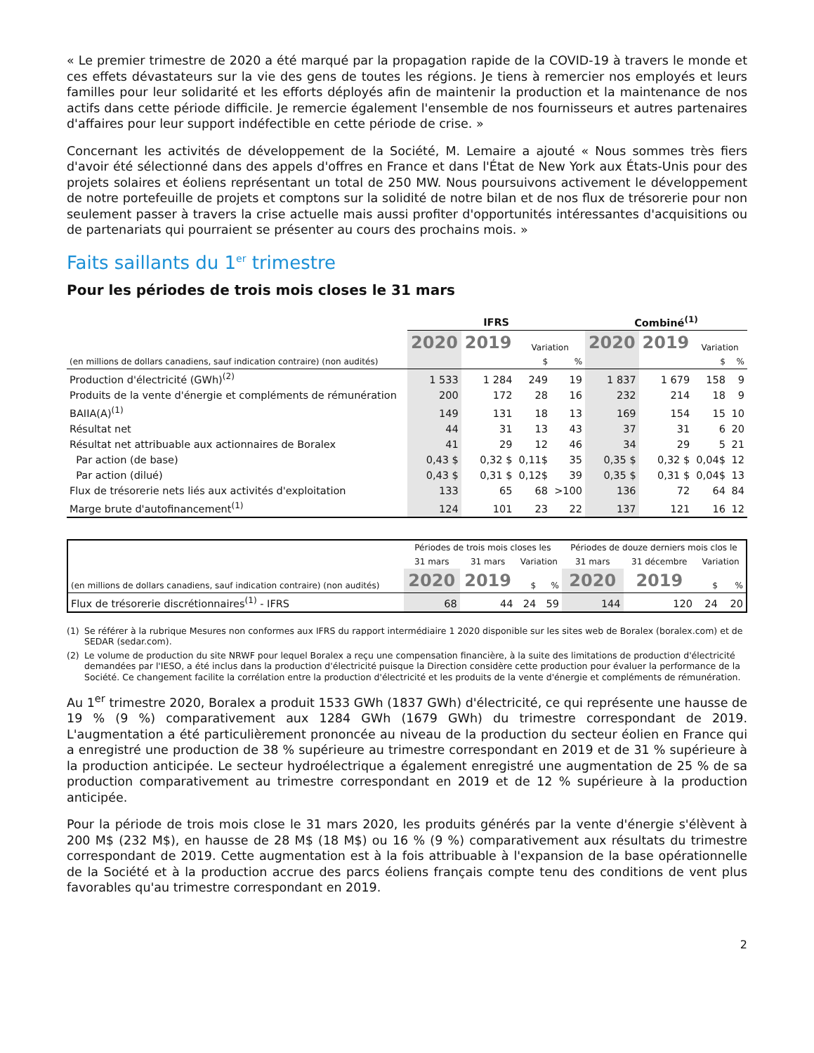« Le premier trimestre de 2020 a été marqué par la propagation rapide de la COVID-19 à travers le monde et ces effets dévastateurs sur la vie des gens de toutes les régions. Je tiens à remercier nos employés et leurs familles pour leur solidarité et les efforts déployés afin de maintenir la production et la maintenance de nos actifs dans cette période difficile. Je remercie également l'ensemble de nos fournisseurs et autres partenaires d'affaires pour leur support indéfectible en cette période de crise. »
Concernant les activités de développement de la Société, M. Lemaire a ajouté « Nous sommes très fiers d'avoir été sélectionné dans des appels d'offres en France et dans l'État de New York aux États-Unis pour des projets solaires et éoliens représentant un total de 250 MW. Nous poursuivons activement le développement de notre portefeuille de projets et comptons sur la solidité de notre bilan et de nos flux de trésorerie pour non seulement passer à travers la crise actuelle mais aussi profiter d'opportunités intéressantes d'acquisitions ou de partenariats qui pourraient se présenter au cours des prochains mois. »
Faits saillants du 1<sup>er</sup> trimestre
Pour les périodes de trois mois closes le 31 mars
| | IFRS | | | | Combiné<sup>(1)</sup> | | | |
| --- | --- | --- | --- | --- | --- | --- | --- | --- |
| (en millions de dollars canadiens, sauf indication contraire) (non audités) | 2020 | 2019 | Variation | | 2020 | 2019 | Variation | |
| | | | $ | % | | | $ | % |
| Production d'électricité (GWh)<sup>(2)</sup> | 1 533 | 1 284 | 249 | 19 | 1 837 | 1 679 | 158 | 9 |
| Produits de la vente d'énergie et compléments de rémunération | 200 | 172 | 28 | 16 | 232 | 214 | 18 | 9 |
| BAIIA(A)<sup>(1)</sup> | 149 | 131 | 18 | 13 | 169 | 154 | 15 | 10 |
| Résultat net | 44 | 31 | 13 | 43 | 37 | 31 | 6 | 20 |
| Résultat net attribuable aux actionnaires de Boralex | 41 | 29 | 12 | 46 | 34 | 29 | 5 | 21 |
| Par action (de base) | 0,43 $ | 0,32 $ | 0,11$ | 35 | 0,35 $ | 0,32 $ | 0,04$ | 12 |
| Par action (dilué) | 0,43 $ | 0,31 $ | 0,12$ | 39 | 0,35 $ | 0,31 $ | 0,04$ | 13 |
| Flux de trésorerie nets liés aux activités d'exploitation | 133 | 65 | 68 | >100 | 136 | 72 | 64 | 84 |
| Marge brute d'autofinancement<sup>(1)</sup> | 124 | 101 | 23 | 22 | 137 | 121 | 16 | 12 |
| (en millions de dollars canadiens, sauf indication contraire) (non audités) | Périodes de trois mois closes les | | | | Périodes de douze derniers mois clos le | | | |
| | 31 mars | 31 mars | Variation | | 31 mars | 31 décembre | Variation | |
| | 2020 | 2019 | $ | % | 2020 | 2019 | $ | % |
| Flux de trésorerie discrétionnaires<sup>(1)</sup> - IFRS | 68 | 44 | 24 | 59 | 144 | 120 | 24 | 20 |
(1) Se référer à la rubrique Mesures non conformes aux IFRS du rapport intermédiaire 1 2020 disponible sur les sites web de Boralex (boralex.com) et de SEDAR (sedar.com).
(2) Le volume de production du site NRWF pour lequel Boralex a reçu une compensation financière, à la suite des limitations de production d'électricité demandées par l'IESO, a été inclus dans la production d'électricité puisque la Direction considère cette production pour évaluer la performance de la Société. Ce changement facilite la corrélation entre la production d'électricité et les produits de la vente d'énergie et compléments de rémunération.
Au 1<sup>er</sup> trimestre 2020, Boralex a produit 1533 GWh (1837 GWh) d'électricité, ce qui représente une hausse de 19 % (9 %) comparativement aux 1284 GWh (1679 GWh) du trimestre correspondant de 2019. L'augmentation a été particulièrement prononcée au niveau de la production du secteur éolien en France qui a enregistré une production de 38 % supérieure au trimestre correspondant en 2019 et de 31 % supérieure à la production anticipée. Le secteur hydroélectrique a également enregistré une augmentation de 25 % de sa production comparativement au trimestre correspondant en 2019 et de 12 % supérieure à la production anticipée.
Pour la période de trois mois close le 31 mars 2020, les produits générés par la vente d'énergie s'élèvent à 200 M$ (232 M$), en hausse de 28 M$ (18 M$) ou 16 % (9 %) comparativement aux résultats du trimestre correspondant de 2019. Cette augmentation est à la fois attribuable à l'expansion de la base opérationnelle de la Société et à la production accrue des parcs éoliens français compte tenu des conditions de vent plus favorables qu'au trimestre correspondant en 2019.
2